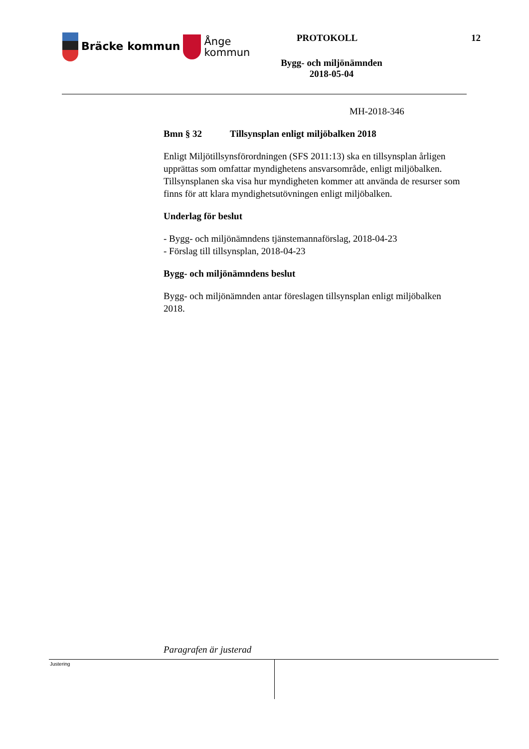Bräcke kommun Ånge
kommun
PROTOKOLL 12
Bygg- och miljönämnden
2018-05-04
MH-2018-346
Bmn § 32 Tillsynsplan enligt miljöbalken 2018
Enligt Miljötillsynsförordningen (SFS 2011:13) ska en tillsynsplan årligen upprättas som omfattar myndighetens ansvarsområde, enligt miljöbalken. Tillsynsplanen ska visa hur myndigheten kommer att använda de resurser som finns för att klara myndighetsutövningen enligt miljöbalken.
Underlag för beslut
- Bygg- och miljönämndens tjänstemannaförslag, 2018-04-23
- Förslag till tillsynsplan, 2018-04-23
Bygg- och miljönämndens beslut
Bygg- och miljönämnden antar föreslagen tillsynsplan enligt miljöbalken 2018.
Paragrafen är justerad
Justering